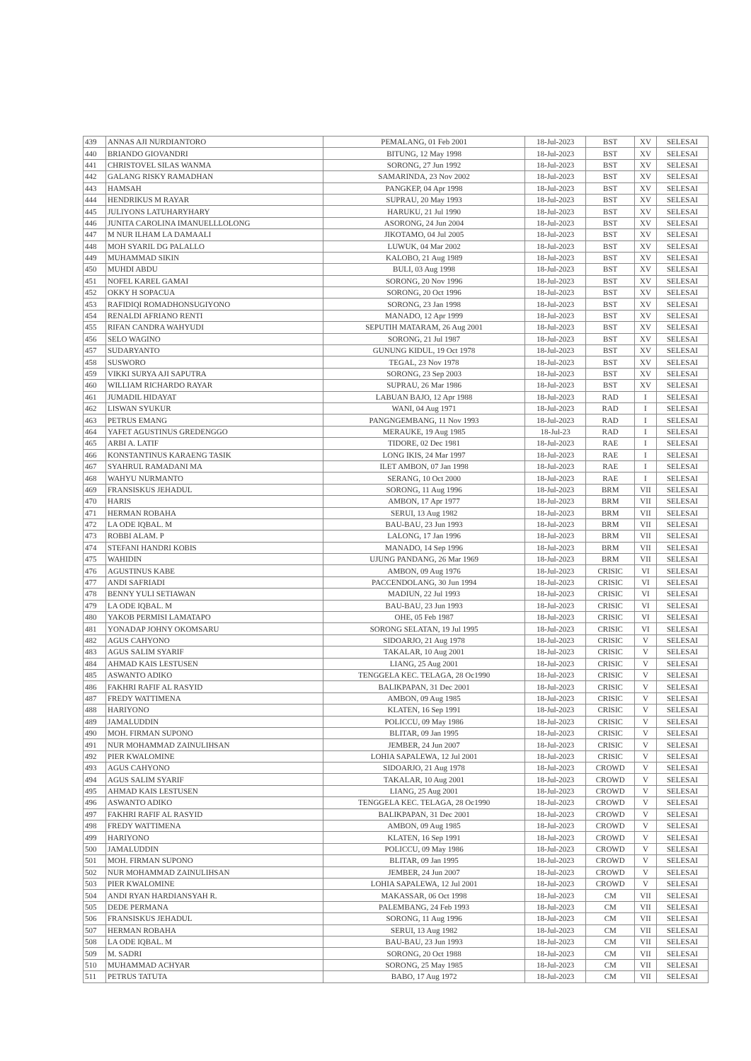| 439 | ANNAS AJI NURDIANTORO | PEMALANG, 01 Feb 2001 | 18-Jul-2023 | BST | XV | SELESAI |
| 440 | BRIANDO GIOVANDRI | BITUNG, 12 May 1998 | 18-Jul-2023 | BST | XV | SELESAI |
| 441 | CHRISTOVEL SILAS WANMA | SORONG, 27 Jun 1992 | 18-Jul-2023 | BST | XV | SELESAI |
| 442 | GALANG RISKY RAMADHAN | SAMARINDA, 23 Nov 2002 | 18-Jul-2023 | BST | XV | SELESAI |
| 443 | HAMSAH | PANGKEP, 04 Apr 1998 | 18-Jul-2023 | BST | XV | SELESAI |
| 444 | HENDRIKUS M RAYAR | SUPRAU, 20 May 1993 | 18-Jul-2023 | BST | XV | SELESAI |
| 445 | JULIYONS LATUHARYHARY | HARUKU, 21 Jul 1990 | 18-Jul-2023 | BST | XV | SELESAI |
| 446 | JUNITA CAROLINA IMANUELLLOLONG | ASORONG, 24 Jun 2004 | 18-Jul-2023 | BST | XV | SELESAI |
| 447 | M NUR ILHAM LA DAMAALI | JIKOTAMO, 04 Jul 2005 | 18-Jul-2023 | BST | XV | SELESAI |
| 448 | MOH SYARIL DG PALALLO | LUWUK, 04 Mar 2002 | 18-Jul-2023 | BST | XV | SELESAI |
| 449 | MUHAMMAD SIKIN | KALOBO, 21 Aug 1989 | 18-Jul-2023 | BST | XV | SELESAI |
| 450 | MUHDI ABDU | BULI, 03 Aug 1998 | 18-Jul-2023 | BST | XV | SELESAI |
| 451 | NOFEL KAREL GAMAI | SORONG, 20 Nov 1996 | 18-Jul-2023 | BST | XV | SELESAI |
| 452 | OKKY H SOPACUA | SORONG, 20 Oct 1996 | 18-Jul-2023 | BST | XV | SELESAI |
| 453 | RAFIDIQI ROMADHONSUGIYONO | SORONG, 23 Jan 1998 | 18-Jul-2023 | BST | XV | SELESAI |
| 454 | RENALDI AFRIANO RENTI | MANADO, 12 Apr 1999 | 18-Jul-2023 | BST | XV | SELESAI |
| 455 | RIFAN CANDRA WAHYUDI | SEPUTIH MATARAM, 26 Aug 2001 | 18-Jul-2023 | BST | XV | SELESAI |
| 456 | SELO WAGINO | SORONG, 21 Jul 1987 | 18-Jul-2023 | BST | XV | SELESAI |
| 457 | SUDARYANTO | GUNUNG KIDUL, 19 Oct 1978 | 18-Jul-2023 | BST | XV | SELESAI |
| 458 | SUSWORO | TEGAL, 23 Nov 1978 | 18-Jul-2023 | BST | XV | SELESAI |
| 459 | VIKKI SURYA AJI SAPUTRA | SORONG, 23 Sep 2003 | 18-Jul-2023 | BST | XV | SELESAI |
| 460 | WILLIAM RICHARDO RAYAR | SUPRAU, 26 Mar 1986 | 18-Jul-2023 | BST | XV | SELESAI |
| 461 | JUMADIL HIDAYAT | LABUAN BAJO, 12 Apr 1988 | 18-Jul-2023 | RAD | I | SELESAI |
| 462 | LISWAN SYUKUR | WANI, 04 Aug 1971 | 18-Jul-2023 | RAD | I | SELESAI |
| 463 | PETRUS EMANG | PANGNGEMBANG, 11 Nov 1993 | 18-Jul-2023 | RAD | I | SELESAI |
| 464 | YAFET AGUSTINUS GREDENGGO | MERAUKE, 19 Aug 1985 | 18-Jul-23 | RAD | I | SELESAI |
| 465 | ARBI A. LATIF | TIDORE, 02 Dec 1981 | 18-Jul-2023 | RAE | I | SELESAI |
| 466 | KONSTANTINUS KARAENG TASIK | LONG IKIS, 24 Mar 1997 | 18-Jul-2023 | RAE | I | SELESAI |
| 467 | SYAHRUL RAMADANI MA | ILET AMBON, 07 Jan 1998 | 18-Jul-2023 | RAE | I | SELESAI |
| 468 | WAHYU NURMANTO | SERANG, 10 Oct 2000 | 18-Jul-2023 | RAE | I | SELESAI |
| 469 | FRANSISKUS JEHADUL | SORONG, 11 Aug 1996 | 18-Jul-2023 | BRM | VII | SELESAI |
| 470 | HARIS | AMBON, 17 Apr 1977 | 18-Jul-2023 | BRM | VII | SELESAI |
| 471 | HERMAN ROBAHA | SERUI, 13 Aug 1982 | 18-Jul-2023 | BRM | VII | SELESAI |
| 472 | LA ODE IQBAL. M | BAU-BAU, 23 Jun 1993 | 18-Jul-2023 | BRM | VII | SELESAI |
| 473 | ROBBI ALAM. P | LALONG, 17 Jan 1996 | 18-Jul-2023 | BRM | VII | SELESAI |
| 474 | STEFANI HANDRI KOBIS | MANADO, 14 Sep 1996 | 18-Jul-2023 | BRM | VII | SELESAI |
| 475 | WAHIDIN | UJUNG PANDANG, 26 Mar 1969 | 18-Jul-2023 | BRM | VII | SELESAI |
| 476 | AGUSTINUS KABE | AMBON, 09 Aug 1976 | 18-Jul-2023 | CRISIC | VI | SELESAI |
| 477 | ANDI SAFRIADI | PACCENDOLANG, 30 Jun 1994 | 18-Jul-2023 | CRISIC | VI | SELESAI |
| 478 | BENNY YULI SETIAWAN | MADIUN, 22 Jul 1993 | 18-Jul-2023 | CRISIC | VI | SELESAI |
| 479 | LA ODE IQBAL. M | BAU-BAU, 23 Jun 1993 | 18-Jul-2023 | CRISIC | VI | SELESAI |
| 480 | YAKOB PERMISI LAMATAPO | OHE, 05 Feb 1987 | 18-Jul-2023 | CRISIC | VI | SELESAI |
| 481 | YONADAP JOHNY OKOMSARU | SORONG SELATAN, 19 Jul 1995 | 18-Jul-2023 | CRISIC | VI | SELESAI |
| 482 | AGUS CAHYONO | SIDOARJO, 21 Aug 1978 | 18-Jul-2023 | CRISIC | V | SELESAI |
| 483 | AGUS SALIM SYARIF | TAKALAR, 10 Aug 2001 | 18-Jul-2023 | CRISIC | V | SELESAI |
| 484 | AHMAD KAIS LESTUSEN | LIANG, 25 Aug 2001 | 18-Jul-2023 | CRISIC | V | SELESAI |
| 485 | ASWANTO ADIKO | TENGGELA KEC. TELAGA, 28 Oc1990 | 18-Jul-2023 | CRISIC | V | SELESAI |
| 486 | FAKHRI RAFIF AL RASYID | BALIKPAPAN, 31 Dec 2001 | 18-Jul-2023 | CRISIC | V | SELESAI |
| 487 | FREDY WATTIMENA | AMBON, 09 Aug 1985 | 18-Jul-2023 | CRISIC | V | SELESAI |
| 488 | HARIYONO | KLATEN, 16 Sep 1991 | 18-Jul-2023 | CRISIC | V | SELESAI |
| 489 | JAMALUDDIN | POLICCU, 09 May 1986 | 18-Jul-2023 | CRISIC | V | SELESAI |
| 490 | MOH. FIRMAN SUPONO | BLITAR, 09 Jan 1995 | 18-Jul-2023 | CRISIC | V | SELESAI |
| 491 | NUR MOHAMMAD ZAINULIHSAN | JEMBER, 24 Jun 2007 | 18-Jul-2023 | CRISIC | V | SELESAI |
| 492 | PIER KWALOMINE | LOHIA SAPALEWA, 12 Jul 2001 | 18-Jul-2023 | CRISIC | V | SELESAI |
| 493 | AGUS CAHYONO | SIDOARJO, 21 Aug 1978 | 18-Jul-2023 | CROWD | V | SELESAI |
| 494 | AGUS SALIM SYARIF | TAKALAR, 10 Aug 2001 | 18-Jul-2023 | CROWD | V | SELESAI |
| 495 | AHMAD KAIS LESTUSEN | LIANG, 25 Aug 2001 | 18-Jul-2023 | CROWD | V | SELESAI |
| 496 | ASWANTO ADIKO | TENGGELA KEC. TELAGA, 28 Oc1990 | 18-Jul-2023 | CROWD | V | SELESAI |
| 497 | FAKHRI RAFIF AL RASYID | BALIKPAPAN, 31 Dec 2001 | 18-Jul-2023 | CROWD | V | SELESAI |
| 498 | FREDY WATTIMENA | AMBON, 09 Aug 1985 | 18-Jul-2023 | CROWD | V | SELESAI |
| 499 | HARIYONO | KLATEN, 16 Sep 1991 | 18-Jul-2023 | CROWD | V | SELESAI |
| 500 | JAMALUDDIN | POLICCU, 09 May 1986 | 18-Jul-2023 | CROWD | V | SELESAI |
| 501 | MOH. FIRMAN SUPONO | BLITAR, 09 Jan 1995 | 18-Jul-2023 | CROWD | V | SELESAI |
| 502 | NUR MOHAMMAD ZAINULIHSAN | JEMBER, 24 Jun 2007 | 18-Jul-2023 | CROWD | V | SELESAI |
| 503 | PIER KWALOMINE | LOHIA SAPALEWA, 12 Jul 2001 | 18-Jul-2023 | CROWD | V | SELESAI |
| 504 | ANDI RYAN HARDIANSYAH R. | MAKASSAR, 06 Oct 1998 | 18-Jul-2023 | CM | VII | SELESAI |
| 505 | DEDE PERMANA | PALEMBANG, 24 Feb 1993 | 18-Jul-2023 | CM | VII | SELESAI |
| 506 | FRANSISKUS JEHADUL | SORONG, 11 Aug 1996 | 18-Jul-2023 | CM | VII | SELESAI |
| 507 | HERMAN ROBAHA | SERUI, 13 Aug 1982 | 18-Jul-2023 | CM | VII | SELESAI |
| 508 | LA ODE IQBAL. M | BAU-BAU, 23 Jun 1993 | 18-Jul-2023 | CM | VII | SELESAI |
| 509 | M. SADRI | SORONG, 20 Oct 1988 | 18-Jul-2023 | CM | VII | SELESAI |
| 510 | MUHAMMAD ACHYAR | SORONG, 25 May 1985 | 18-Jul-2023 | CM | VII | SELESAI |
| 511 | PETRUS TATUTA | BABO, 17 Aug 1972 | 18-Jul-2023 | CM | VII | SELESAI |